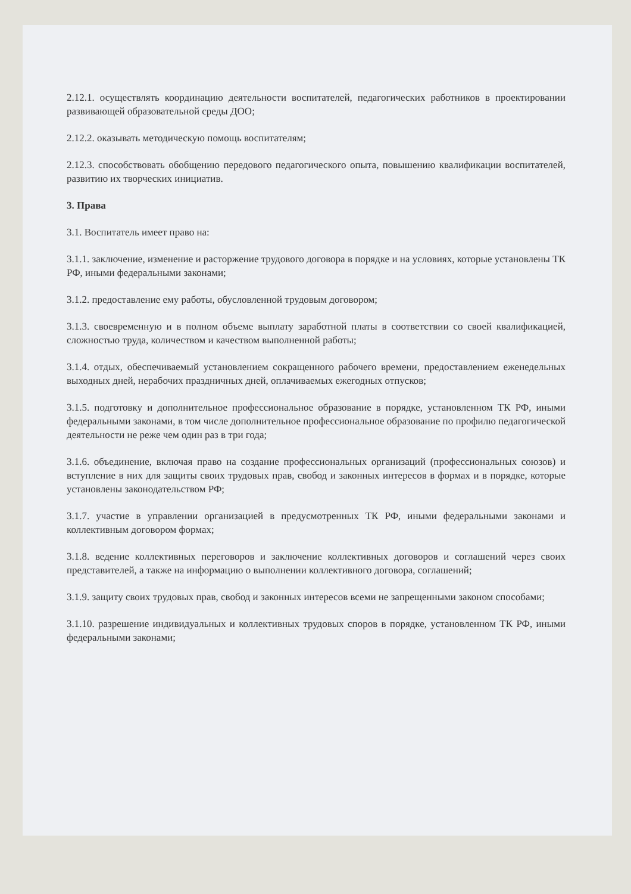2.12.1. осуществлять координацию деятельности воспитателей, педагогических работников в проектировании развивающей образовательной среды ДОО;
2.12.2. оказывать методическую помощь воспитателям;
2.12.3. способствовать обобщению передового педагогического опыта, повышению квалификации воспитателей, развитию их творческих инициатив.
3. Права
3.1. Воспитатель имеет право на:
3.1.1. заключение, изменение и расторжение трудового договора в порядке и на условиях, которые установлены ТК РФ, иными федеральными законами;
3.1.2. предоставление ему работы, обусловленной трудовым договором;
3.1.3. своевременную и в полном объеме выплату заработной платы в соответствии со своей квалификацией, сложностью труда, количеством и качеством выполненной работы;
3.1.4. отдых, обеспечиваемый установлением сокращенного рабочего времени, предоставлением еженедельных выходных дней, нерабочих праздничных дней, оплачиваемых ежегодных отпусков;
3.1.5. подготовку и дополнительное профессиональное образование в порядке, установленном ТК РФ, иными федеральными законами, в том числе дополнительное профессиональное образование по профилю педагогической деятельности не реже чем один раз в три года;
3.1.6. объединение, включая право на создание профессиональных организаций (профессиональных союзов) и вступление в них для защиты своих трудовых прав, свобод и законных интересов в формах и в порядке, которые установлены законодательством РФ;
3.1.7. участие в управлении организацией в предусмотренных ТК РФ, иными федеральными законами и коллективным договором формах;
3.1.8. ведение коллективных переговоров и заключение коллективных договоров и соглашений через своих представителей, а также на информацию о выполнении коллективного договора, соглашений;
3.1.9. защиту своих трудовых прав, свобод и законных интересов всеми не запрещенными законом способами;
3.1.10. разрешение индивидуальных и коллективных трудовых споров в порядке, установленном ТК РФ, иными федеральными законами;